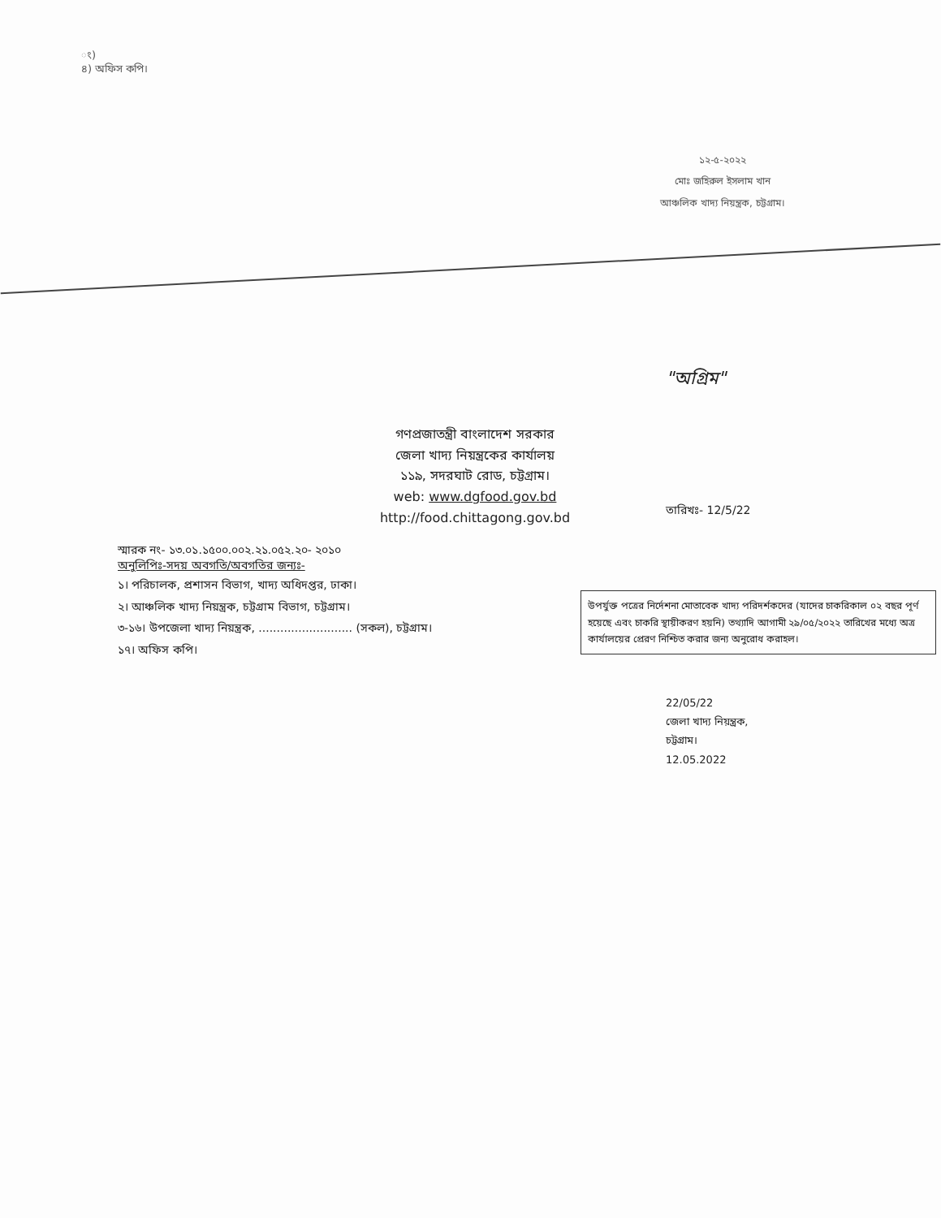ং)
৪) অফিস কপি।
১২-৫-২০২২
মোঃ জহিরুল ইসলাম খান
আঞ্চলিক খাদ্য নিয়ন্ত্রক, চট্টগ্রাম।
"অগ্রিম"
গণপ্রজাতন্ত্রী বাংলাদেশ সরকার
জেলা খাদ্য নিয়ন্ত্রকের কার্যালয়
১১৯, সদরঘাট রোড, চট্টগ্রাম।
web: www.dgfood.gov.bd
http://food.chittagong.gov.bd
তারিখঃ- 12/5/22
স্মারক নং- ১৩.০১.১৫০০.০০২.২১.০৫২.২০- ২০১০
অনুলিপিঃ-সদয় অবগতি/অবগতির জন্যঃ-
১। পরিচালক, প্রশাসন বিভাগ, খাদ্য অধিদপ্তর, ঢাকা।
২। আঞ্চলিক খাদ্য নিয়ন্ত্রক, চট্টগ্রাম বিভাগ, চট্টগ্রাম।
৩-১৬। উপজেলা খাদ্য নিয়ন্ত্রক, .......................... (সকল), চট্টগ্রাম।
১৭। অফিস কপি।
উপর্যুক্ত পত্রের নির্দেশনা মোতাবেক খাদ্য পরিদর্শকদের (যাদের চাকরিকাল ০২ বছর পূর্ণ হয়েছে এবং চাকরি স্থায়ীকরণ হয়নি) তথ্যাদি আগামী ২৯/০৫/২০২২ তারিখের মধ্যে অত্র কার্যালয়ের প্রেরণ নিশ্চিত করার জন্য অনুরোধ করাহল।
22/05/22
জেলা খাদ্য নিয়ন্ত্রক,
চট্টগ্রাম।
12.05.2022